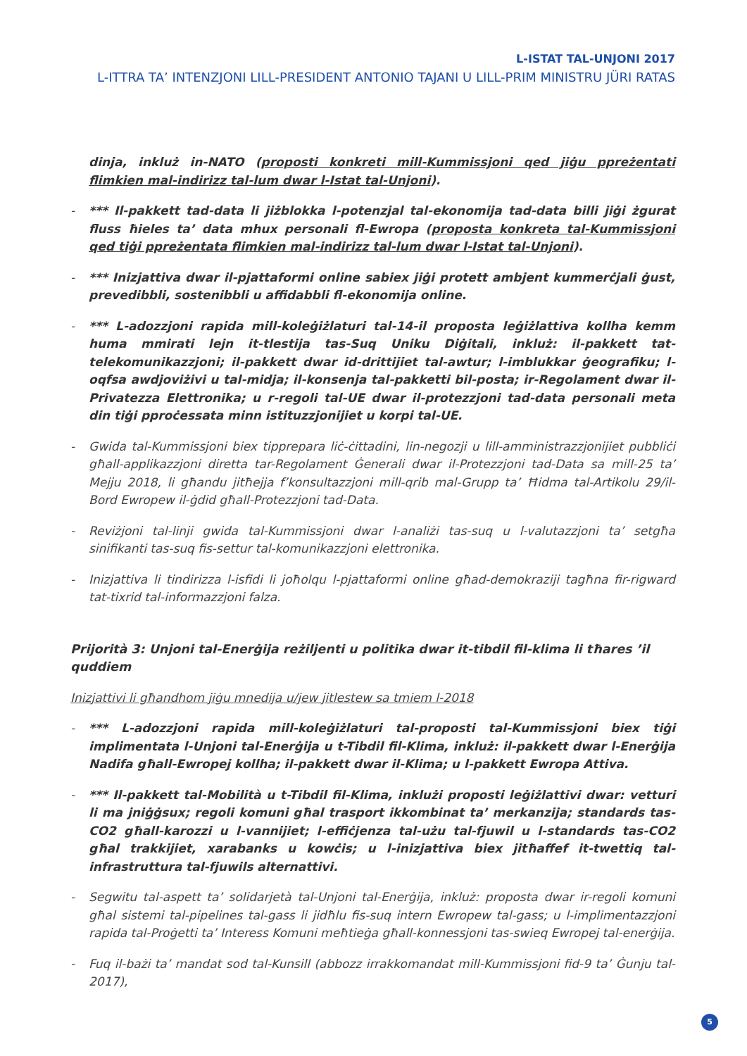L-ISTAT TAL-UNJONI 2017
L-ITTRA TA’ INTENZJONI LILL-PRESIDENT ANTONIO TAJANI U LILL-PRIM MINISTRU JÜRI RATAS
dinja, inkluż in-NATO (proposti konkreti mill-Kummissjoni qed jiġu ppreżentati flimkien mal-indirizz tal-lum dwar l-Istat tal-Unjoni).
- *** Il-pakkett tad-data li jiżblokka l-potenzjal tal-ekonomija tad-data billi jiġi żgurat fluss ħieles ta’ data mhux personali fl-Ewropa (proposta konkreta tal-Kummissjoni qed tiġi ppreżentata flimkien mal-indirizz tal-lum dwar l-Istat tal-Unjoni).
- *** Inizjattiva dwar il-pjattaformi online sabiex jiġi protett ambjent kummerċjali ġust, prevedibbli, sostenibbli u affidabbli fl-ekonomija online.
- *** L-adozzjoni rapida mill-koleġiżlaturi tal-14-il proposta leġiżlattiva kollha kemm huma mmirati lejn it-tlestija tas-Suq Uniku Diġitali, inkluż: il-pakkett tat-telekomunikazzjoni; il-pakkett dwar id-drittijiet tal-awtur; l-imblukkar ġeografiku; l-oqfsa awdjoviżivi u tal-midja; il-konsenja tal-pakketti bil-posta; ir-Regolament dwar il-Privatezza Elettronika; u r-regoli tal-UE dwar il-protezzjoni tad-data personali meta din tiġi pproċessata minn istituzzjonijiet u korpi tal-UE.
- Gwida tal-Kummissjoni biex tipprepara liċ-ċittadini, lin-negozji u lill-amministrazzjonijiet pubbliċi għall-applikazzjoni diretta tar-Regolament Ġenerali dwar il-Protezzjoni tad-Data sa mill-25 ta’ Mejju 2018, li għandu jitħejja f’konsultazzjoni mill-qrib mal-Grupp ta’ Ħidma tal-Artikolu 29/il-Bord Ewropew il-ġdid għall-Protezzjoni tad-Data.
- Reviżjoni tal-linji gwida tal-Kummissjoni dwar l-analiżi tas-suq u l-valutazzjoni ta’ setgħa sinifikanti tas-suq fis-settur tal-komunikazzjoni elettronika.
- Inizjattiva li tindirizza l-isfidi li joħolqu l-pjattaformi online għad-demokraziji tagħna fir-rigward tat-tixrid tal-informazzjoni falza.
Prijorità 3: Unjoni tal-Enerġija reżiljenti u politika dwar it-tibdil fil-klima li tħares ’il quddiem
Inizjattivi li għandhom jiġu mnedija u/jew jitlestew sa tmiem l-2018
- *** L-adozzjoni rapida mill-koleġiżlaturi tal-proposti tal-Kummissjoni biex tiġi implimentata l-Unjoni tal-Enerġija u t-Tibdil fil-Klima, inkluż: il-pakkett dwar l-Enerġija Nadifa għall-Ewropej kollha; il-pakkett dwar il-Klima; u l-pakkett Ewropa Attiva.
- *** Il-pakkett tal-Mobilità u t-Tibdil fil-Klima, inklużi proposti leġiżlattivi dwar: vetturi li ma jniġġsux; regoli komuni għal trasport ikkombinat ta’ merkanzija; standards tas-CO2 għall-karozzi u l-vannijiet; l-effiċjenza tal-użu tal-fjuwil u l-standards tas-CO2 għal trakkijiet, xarabanks u kowċis; u l-inizjattiva biex jitħaffef it-twettiq tal-infrastruttura tal-fjuwils alternattivi.
- Segwitu tal-aspett ta’ solidarjetà tal-Unjoni tal-Enerġija, inkluż: proposta dwar ir-regoli komuni għal sistemi tal-pipelines tal-gass li jidħlu fis-suq intern Ewropew tal-gass; u l-implimentazzjoni rapida tal-Proġetti ta’ Interess Komuni meħtieġa għall-konnessjoni tas-swieq Ewropej tal-enerġija.
- Fuq il-bażi ta’ mandat sod tal-Kunsill (abbozz irrakkomandat mill-Kummissjoni fid-9 ta’ Ġunju tal-2017),
5